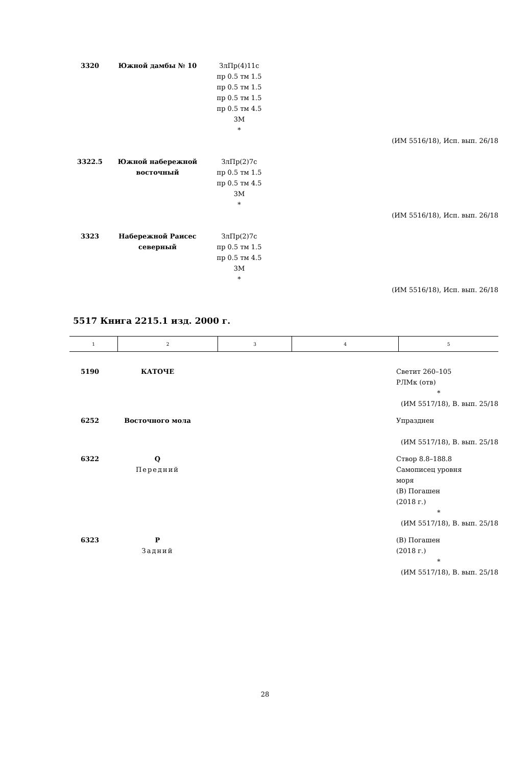| 3320 | Южной дамбы № 10 | ЗлПр(4)11с пр 0.5 тм 1.5 пр 0.5 тм 1.5 пр 0.5 тм 1.5 пр 0.5 тм 4.5 3М * | | |
| (ИМ 5516/18), Исп. вып. 26/18 | | | | |
| 3322.5 | Южной набережной восточный | ЗлПр(2)7с пр 0.5 тм 1.5 пр 0.5 тм 4.5 3М * | | |
| (ИМ 5516/18), Исп. вып. 26/18 | | | | |
| 3323 | Набережной Раисес северный | ЗлПр(2)7с пр 0.5 тм 1.5 пр 0.5 тм 4.5 3М * | | |
| (ИМ 5516/18), Исп. вып. 26/18 | | | | |
5517 Книга 2215.1 изд. 2000 г.
| 1 | 2 | 3 | 4 | 5 |
| 5190 | КАТОЧЕ | | | Светит 260–105 РЛМк (отв) * |
| (ИМ 5517/18), В. вып. 25/18 | | | | |
| 6252 | Восточного мола | | | Упразднен |
| (ИМ 5517/18), В. вып. 25/18 | | | | |
| 6322 | Q Передний | | | Створ 8.8–188.8 Самописец уровня моря (В) Погашен (2018 г.) * |
| (ИМ 5517/18), В. вып. 25/18 | | | | |
| 6323 | P Задний | | | (В) Погашен (2018 г.) * |
| (ИМ 5517/18), В. вып. 25/18 | | | | |
28